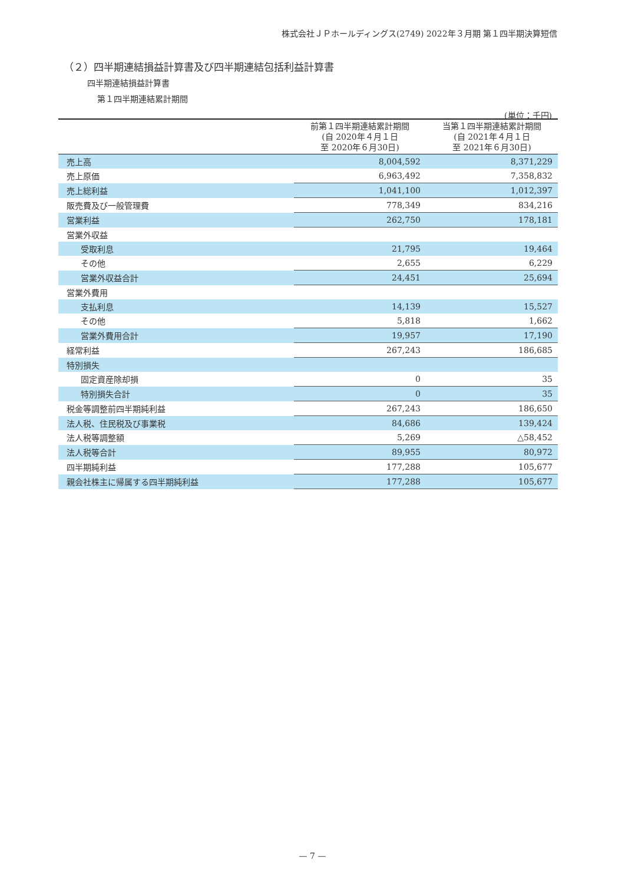株式会社ＪＰホールディングス(2749) 2022年３月期 第１四半期決算短信
（２）四半期連結損益計算書及び四半期連結包括利益計算書
四半期連結損益計算書
第１四半期連結累計期間
(単位：千円)
| | 前第１四半期連結累計期間 (自 2020年４月１日 至 2020年６月30日) | 当第１四半期連結累計期間 (自 2021年４月１日 至 2021年６月30日) |
| --- | --- | --- |
| 売上高 | 8,004,592 | 8,371,229 |
| 売上原価 | 6,963,492 | 7,358,832 |
| 売上総利益 | 1,041,100 | 1,012,397 |
| 販売費及び一般管理費 | 778,349 | 834,216 |
| 営業利益 | 262,750 | 178,181 |
| 営業外収益 | | |
| 受取利息 | 21,795 | 19,464 |
| その他 | 2,655 | 6,229 |
| 営業外収益合計 | 24,451 | 25,694 |
| 営業外費用 | | |
| 支払利息 | 14,139 | 15,527 |
| その他 | 5,818 | 1,662 |
| 営業外費用合計 | 19,957 | 17,190 |
| 経常利益 | 267,243 | 186,685 |
| 特別損失 | | |
| 固定資産除却損 | 0 | 35 |
| 特別損失合計 | 0 | 35 |
| 税金等調整前四半期純利益 | 267,243 | 186,650 |
| 法人税、住民税及び事業税 | 84,686 | 139,424 |
| 法人税等調整額 | 5,269 | △58,452 |
| 法人税等合計 | 89,955 | 80,972 |
| 四半期純利益 | 177,288 | 105,677 |
| 親会社株主に帰属する四半期純利益 | 177,288 | 105,677 |
— 7 —